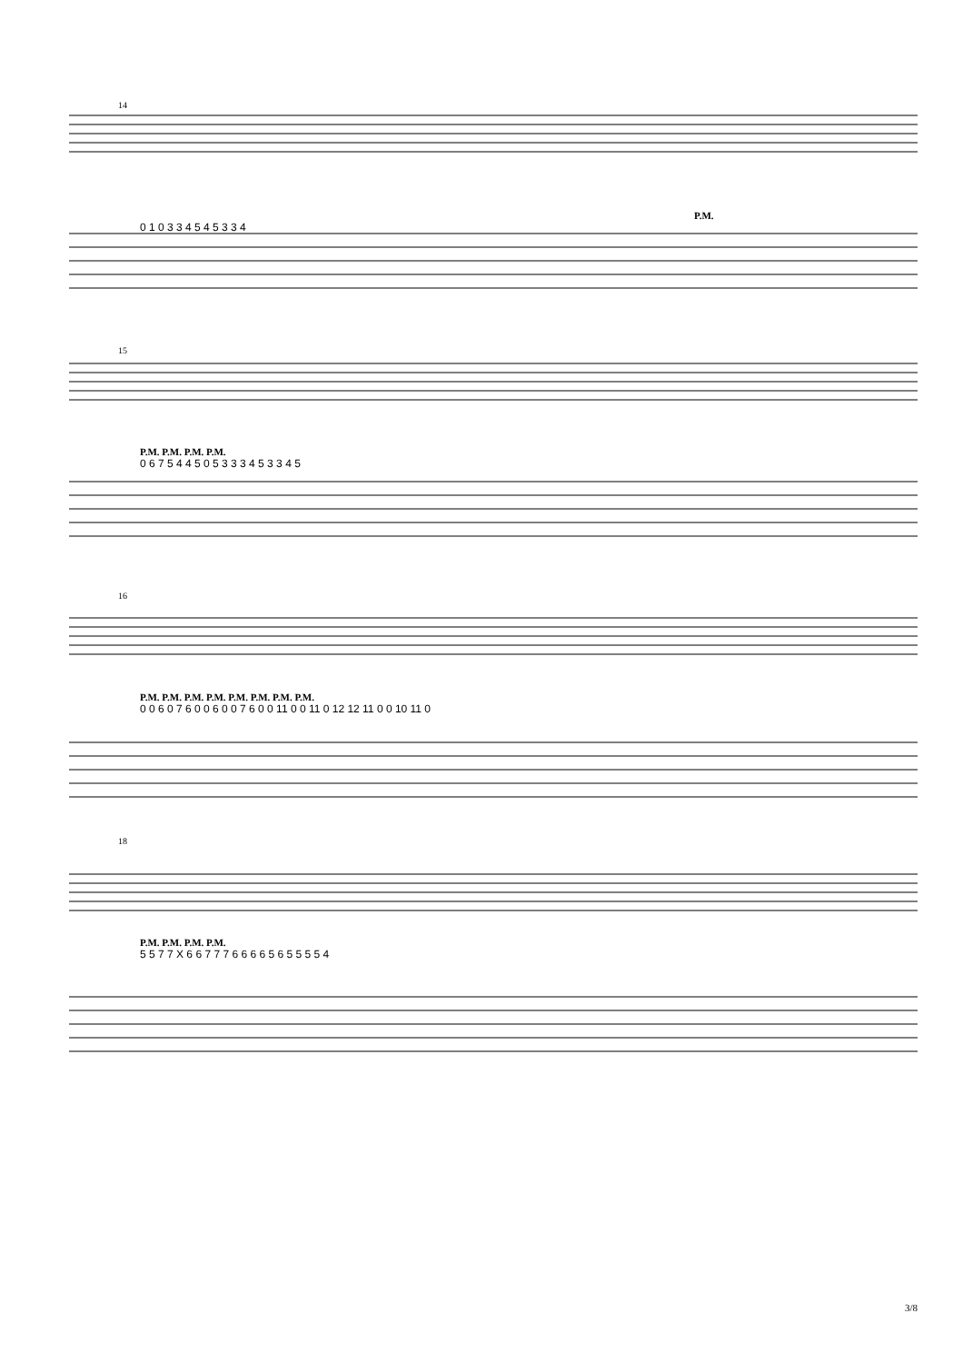14
P.M.
0 1 0 3 3 4 5 4 5 3 3 4
15
P.M. P.M. P.M. P.M.
0 6 7 5 4 4 5 0 5 3 3 3 4 5 3 3 4 5
16
P.M. P.M. P.M. P.M. P.M. P.M. P.M. P.M.
0 0 6 0 7 6 0 0 6 0 0 7 6 0 0 11 0 0 11 0 12 12 11 0 0 10 11 0
18
P.M. P.M. P.M. P.M.
5 5 7 7 X 6 6 7 7 7 6 6 6 6 5 6 5 5 5 5 4
3/8